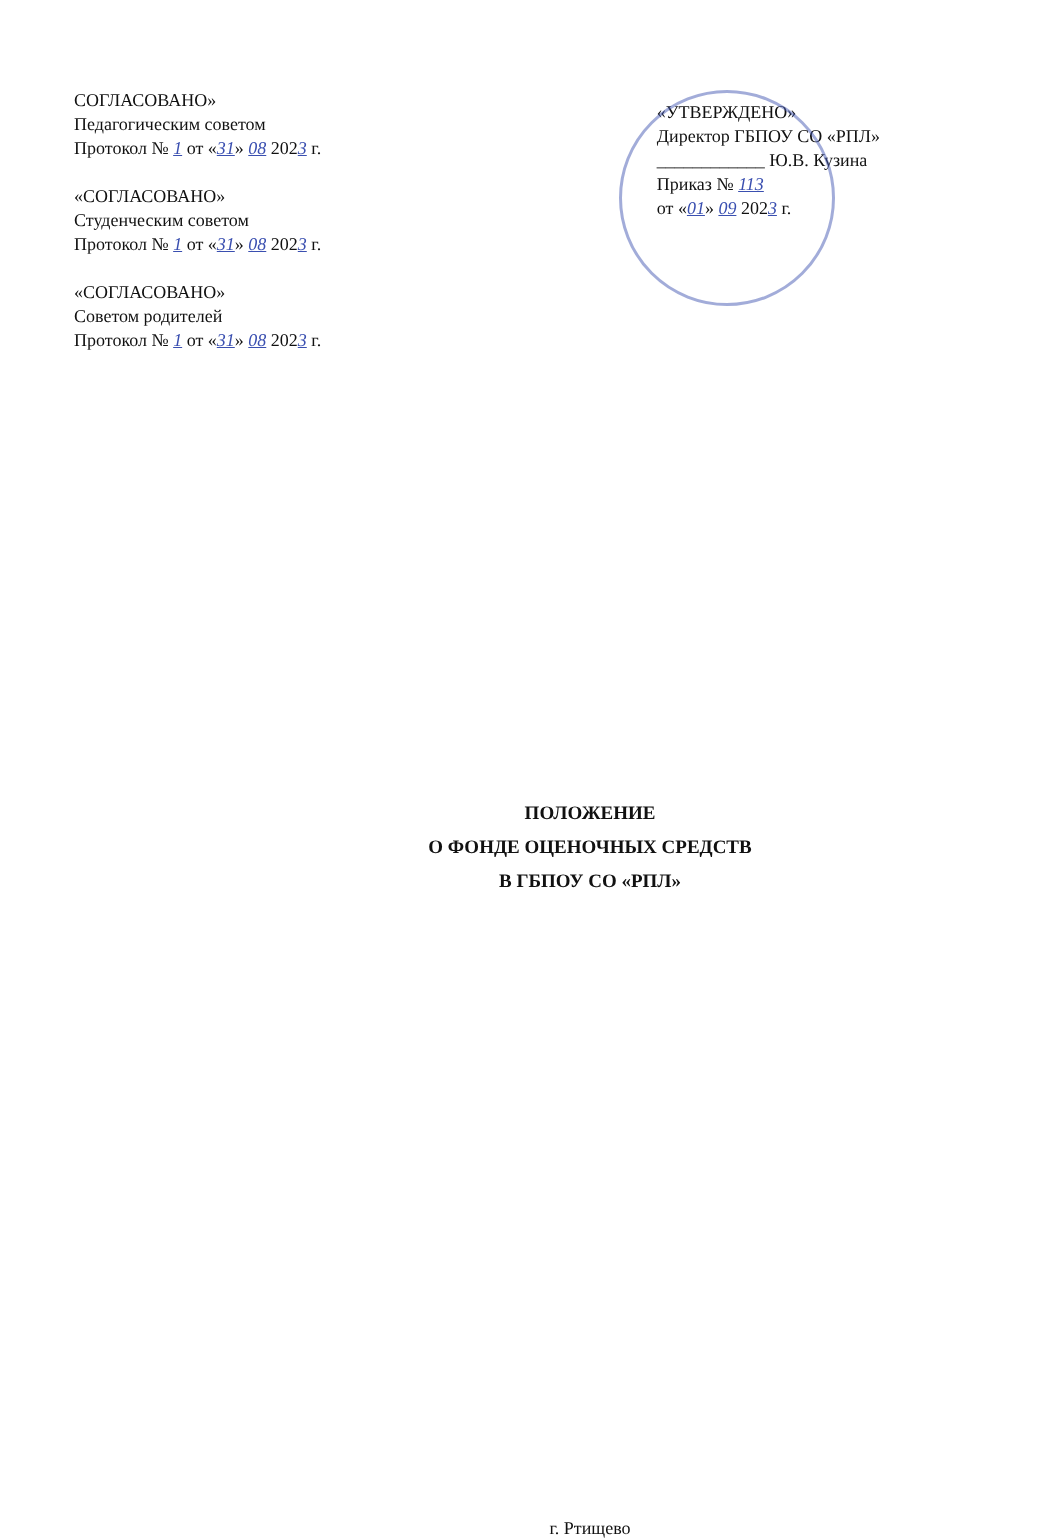СОГЛАСОВАНО»
Педагогическим советом
Протокол № 1 от «31» 08 2023 г.
«СОГЛАСОВАНО»
Студенческим советом
Протокол № 1 от «31» 08 2023 г.
«СОГЛАСОВАНО»
Советом родителей
Протокол № 1 от «31» 08 2023 г.
«УТВЕРЖДЕНО»
Директор ГБПОУ СО «РПЛ»
____________ Ю.В. Кузина
Приказ № 113
от «01» 09 2023 г.
ПОЛОЖЕНИЕ
О ФОНДЕ ОЦЕНОЧНЫХ СРЕДСТВ
В ГБПОУ СО «РПЛ»
г. Ртищево